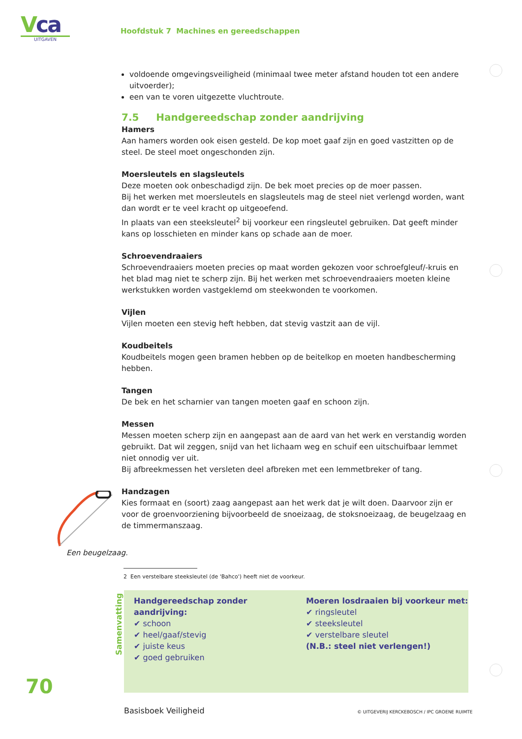Vca
UITGAVEN
Hoofdstuk 7 Machines en gereedschappen
voldoende omgevingsveiligheid (minimaal twee meter afstand houden tot een andere uitvoerder);
een van te voren uitgezette vluchtroute.
7.5 Handgereedschap zonder aandrijving
Hamers
Aan hamers worden ook eisen gesteld. De kop moet gaaf zijn en goed vastzitten op de steel. De steel moet ongeschonden zijn.
Moersleutels en slagsleutels
Deze moeten ook onbeschadigd zijn. De bek moet precies op de moer passen.
Bij het werken met moersleutels en slagsleutels mag de steel niet verlengd worden, want dan wordt er te veel kracht op uitgeoefend.
In plaats van een steeksleutel<sup>2</sup> bij voorkeur een ringsleutel gebruiken. Dat geeft minder kans op losschieten en minder kans op schade aan de moer.
Schroevendraaiers
Schroevendraaiers moeten precies op maat worden gekozen voor schroefgleuf/-kruis en het blad mag niet te scherp zijn. Bij het werken met schroevendraaiers moeten kleine werkstukken worden vastgeklemd om steekwonden te voorkomen.
Vijlen
Vijlen moeten een stevig heft hebben, dat stevig vastzit aan de vijl.
Koudbeitels
Koudbeitels mogen geen bramen hebben op de beitelkop en moeten handbescherming hebben.
Tangen
De bek en het scharnier van tangen moeten gaaf en schoon zijn.
Messen
Messen moeten scherp zijn en aangepast aan de aard van het werk en verstandig worden gebruikt. Dat wil zeggen, snijd van het lichaam weg en schuif een uitschuifbaar lemmet niet onnodig ver uit.
Bij afbreekmessen het versleten deel afbreken met een lemmetbreker of tang.
Handzagen
Kies formaat en (soort) zaag aangepast aan het werk dat je wilt doen. Daarvoor zijn er voor de groenvoorziening bijvoorbeeld de snoeizaag, de stoksnoeizaag, de beugelzaag en de timmermanszaag.
Een beugelzaag.
2 Een verstelbare steeksleutel (de 'Bahco') heeft niet de voorkeur.
Samenvatting
Handgereedschap zonder aandrijving:
✔ schoon
✔ heel/gaaf/stevig
✔ juiste keus
✔ goed gebruiken
Moeren losdraaien bij voorkeur met:
✔ ringsleutel
✔ steeksleutel
✔ verstelbare sleutel
(N.B.: steel niet verlengen!)
70
Basisboek Veiligheid
© UITGEVERIJ KERCKEBOSCH / IPC GROENE RUIMTE